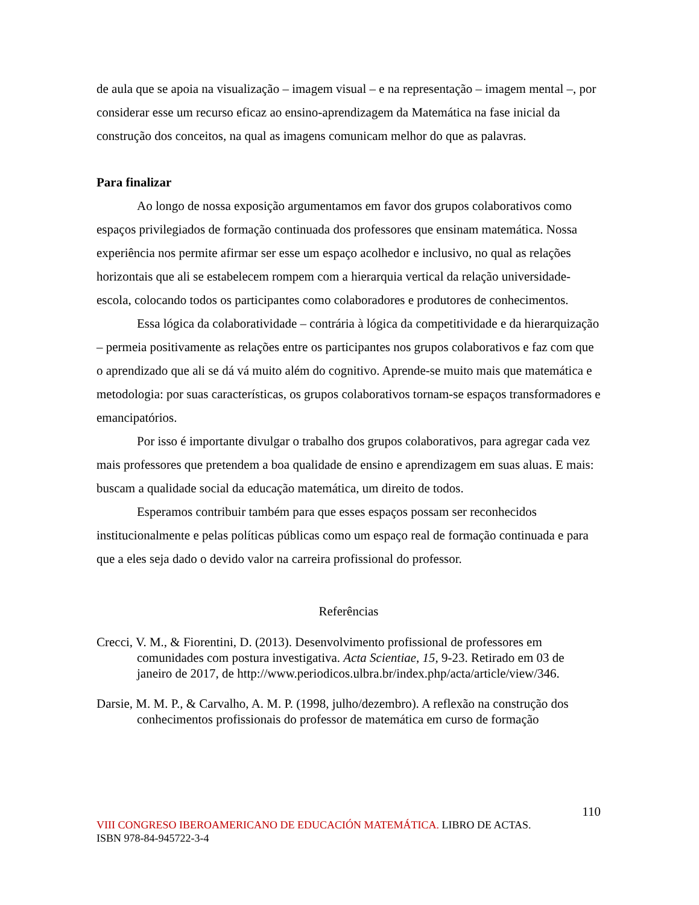de aula que se apoia na visualização – imagem visual – e na representação – imagem mental –, por considerar esse um recurso eficaz ao ensino-aprendizagem da Matemática na fase inicial da construção dos conceitos, na qual as imagens comunicam melhor do que as palavras.
Para finalizar
Ao longo de nossa exposição argumentamos em favor dos grupos colaborativos como espaços privilegiados de formação continuada dos professores que ensinam matemática. Nossa experiência nos permite afirmar ser esse um espaço acolhedor e inclusivo, no qual as relações horizontais que ali se estabelecem rompem com a hierarquia vertical da relação universidade-escola, colocando todos os participantes como colaboradores e produtores de conhecimentos.
Essa lógica da colaboratividade – contrária à lógica da competitividade e da hierarquização – permeia positivamente as relações entre os participantes nos grupos colaborativos e faz com que o aprendizado que ali se dá vá muito além do cognitivo. Aprende-se muito mais que matemática e metodologia: por suas características, os grupos colaborativos tornam-se espaços transformadores e emancipatórios.
Por isso é importante divulgar o trabalho dos grupos colaborativos, para agregar cada vez mais professores que pretendem a boa qualidade de ensino e aprendizagem em suas aluas. E mais: buscam a qualidade social da educação matemática, um direito de todos.
Esperamos contribuir também para que esses espaços possam ser reconhecidos institucionalmente e pelas políticas públicas como um espaço real de formação continuada e para que a eles seja dado o devido valor na carreira profissional do professor.
Referências
Crecci, V. M., & Fiorentini, D. (2013). Desenvolvimento profissional de professores em comunidades com postura investigativa. Acta Scientiae, 15, 9-23. Retirado em 03 de janeiro de 2017, de http://www.periodicos.ulbra.br/index.php/acta/article/view/346.
Darsie, M. M. P., & Carvalho, A. M. P. (1998, julho/dezembro). A reflexão na construção dos conhecimentos profissionais do professor de matemática em curso de formação
110
VIII CONGRESO IBEROAMERICANO DE EDUCACIÓN MATEMÁTICA. LIBRO DE ACTAS.
ISBN 978-84-945722-3-4